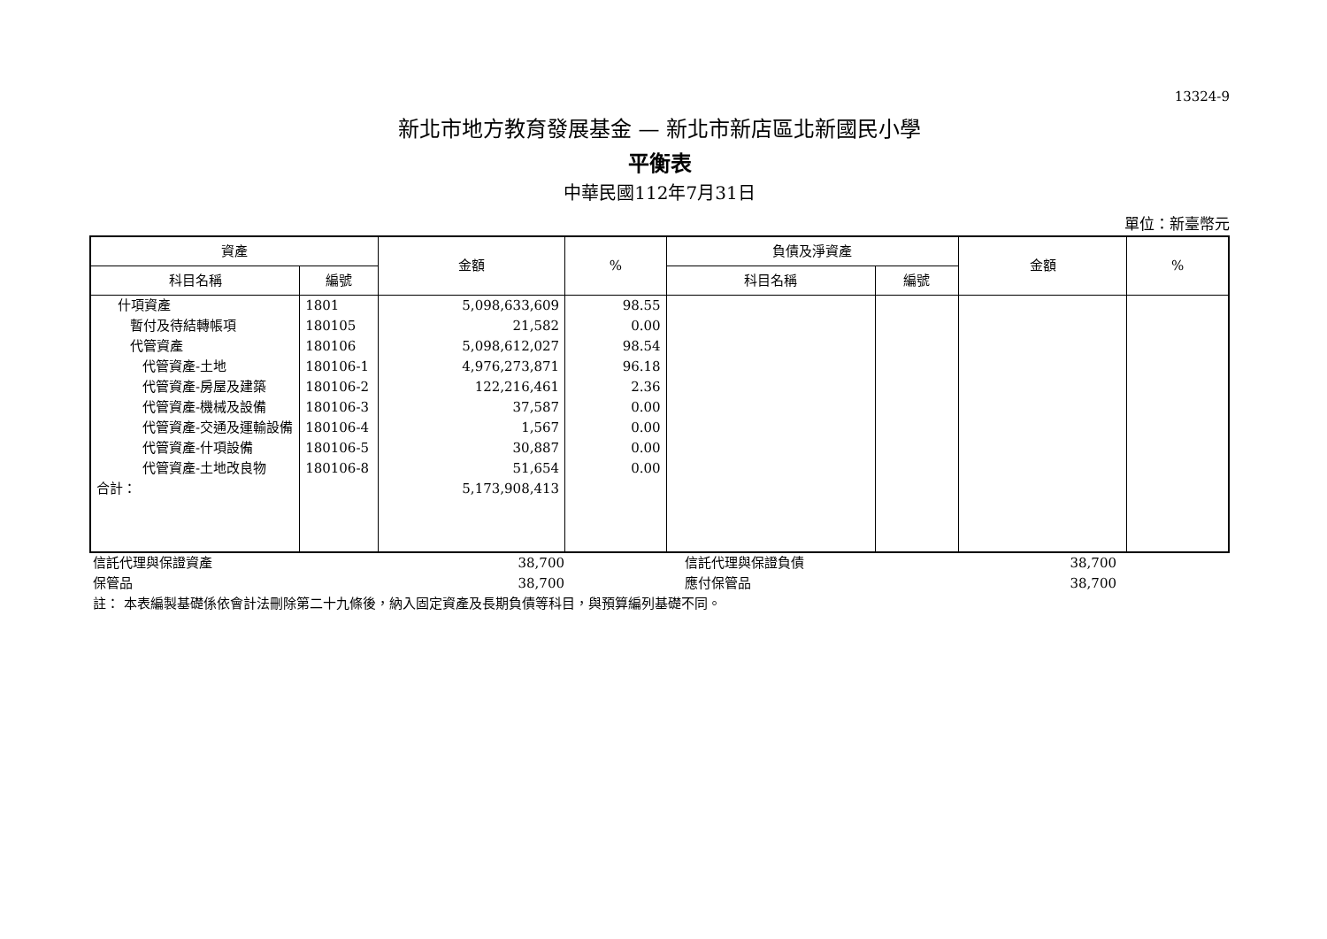13324-9
新北市地方教育發展基金 — 新北市新店區北新國民小學
平衡表
中華民國112年7月31日
單位：新臺幣元
| 資產 | | 金額 | % | 負債及淨資產 | | 金額 | % |
| --- | --- | --- | --- | --- | --- | --- | --- |
| 科目名稱 | 編號 | | | 科目名稱 | 編號 | | |
| 什項資產 | 1801 | 5,098,633,609 | 98.55 | | | | |
| 暫付及待結轉帳項 | 180105 | 21,582 | 0.00 | | | | |
| 代管資產 | 180106 | 5,098,612,027 | 98.54 | | | | |
| 代管資產-土地 | 180106-1 | 4,976,273,871 | 96.18 | | | | |
| 代管資產-房屋及建築 | 180106-2 | 122,216,461 | 2.36 | | | | |
| 代管資產-機械及設備 | 180106-3 | 37,587 | 0.00 | | | | |
| 代管資產-交通及運輸設備 | 180106-4 | 1,567 | 0.00 | | | | |
| 代管資產-什項設備 | 180106-5 | 30,887 | 0.00 | | | | |
| 代管資產-土地改良物 | 180106-8 | 51,654 | 0.00 | | | | |
| 合計： | | 5,173,908,413 | | | | | |
| 信託代理與保證資產 | 38,700 | | 信託代理與保證負債 | 38,700 | |
| 保管品 | 38,700 | | 應付保管品 | 38,700 | |
| 註： 本表編製基礎係依會計法刪除第二十九條後，納入固定資產及長期負債等科目，與預算編列基礎不同。 | | | | | |